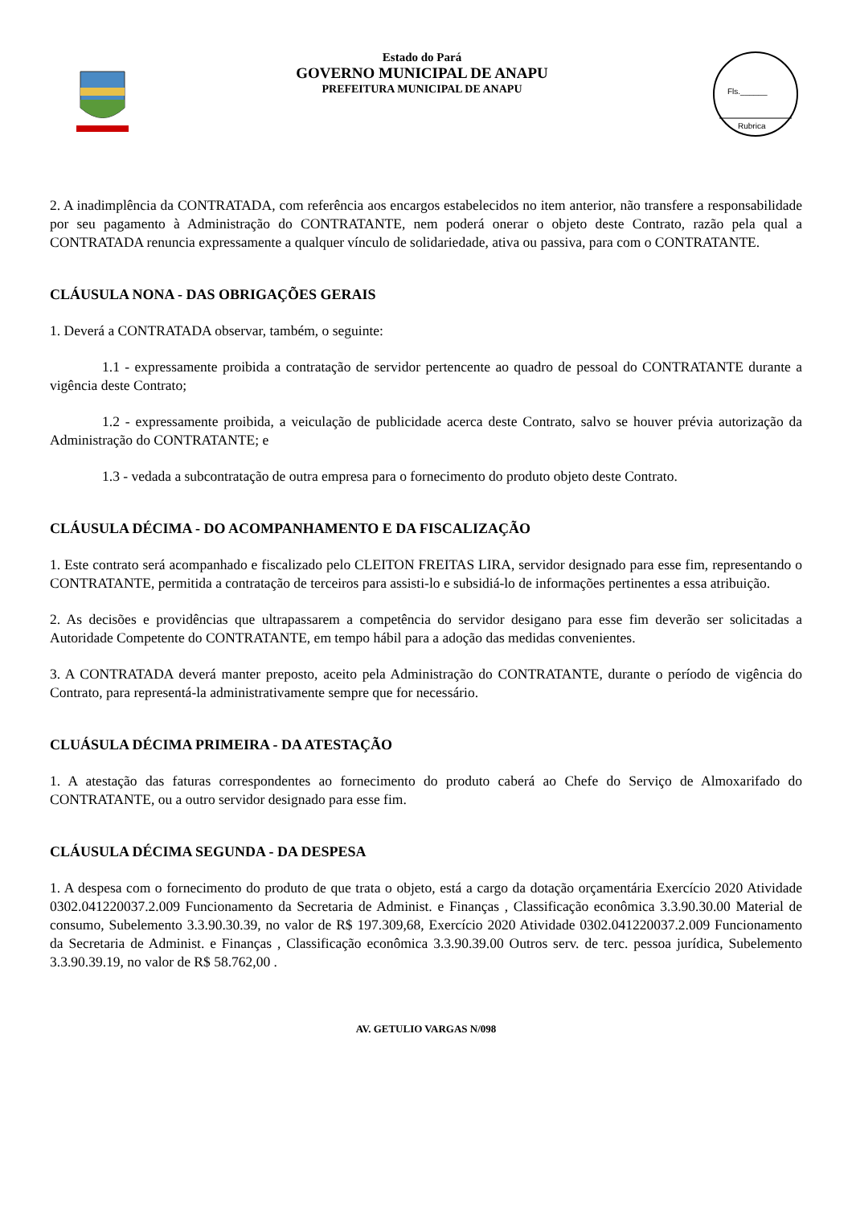Estado do Pará
GOVERNO MUNICIPAL DE ANAPU
PREFEITURA MUNICIPAL DE ANAPU
Fls.______
Rubrica
2. A inadimplência da CONTRATADA, com referência aos encargos estabelecidos no item anterior, não transfere a responsabilidade por seu pagamento à Administração do CONTRATANTE, nem poderá onerar o objeto deste Contrato, razão pela qual a CONTRATADA renuncia expressamente a qualquer vínculo de solidariedade, ativa ou passiva, para com o CONTRATANTE.
CLÁUSULA NONA - DAS OBRIGAÇÕES GERAIS
1. Deverá a CONTRATADA observar, também, o seguinte:
1.1 - expressamente proibida a contratação de servidor pertencente ao quadro de pessoal do CONTRATANTE durante a vigência deste Contrato;
1.2 - expressamente proibida, a veiculação de publicidade acerca deste Contrato, salvo se houver prévia autorização da Administração do CONTRATANTE; e
1.3 - vedada a subcontratação de outra empresa para o fornecimento do produto objeto deste Contrato.
CLÁUSULA DÉCIMA - DO ACOMPANHAMENTO E DA FISCALIZAÇÃO
1. Este contrato será acompanhado e fiscalizado pelo CLEITON FREITAS LIRA, servidor designado para esse fim, representando o CONTRATANTE, permitida a contratação de terceiros para assisti-lo e subsidiá-lo de informações pertinentes a essa atribuição.
2. As decisões e providências que ultrapassarem a competência do servidor desigano para esse fim deverão ser solicitadas a Autoridade Competente do CONTRATANTE, em tempo hábil para a adoção das medidas convenientes.
3. A CONTRATADA deverá manter preposto, aceito pela Administração do CONTRATANTE, durante o período de vigência do Contrato, para representá-la administrativamente sempre que for necessário.
CLUÁSULA DÉCIMA PRIMEIRA - DA ATESTAÇÃO
1. A atestação das faturas correspondentes ao fornecimento do produto caberá ao Chefe do Serviço de Almoxarifado do CONTRATANTE, ou a outro servidor designado para esse fim.
CLÁUSULA DÉCIMA SEGUNDA - DA DESPESA
1. A despesa com o fornecimento do produto de que trata o objeto, está a cargo da dotação orçamentária Exercício 2020 Atividade 0302.041220037.2.009 Funcionamento da Secretaria de Administ. e Finanças , Classificação econômica 3.3.90.30.00 Material de consumo, Subelemento 3.3.90.30.39, no valor de R$ 197.309,68, Exercício 2020 Atividade 0302.041220037.2.009 Funcionamento da Secretaria de Administ. e Finanças , Classificação econômica 3.3.90.39.00 Outros serv. de terc. pessoa jurídica, Subelemento 3.3.90.39.19, no valor de R$ 58.762,00 .
AV. GETULIO VARGAS N/098